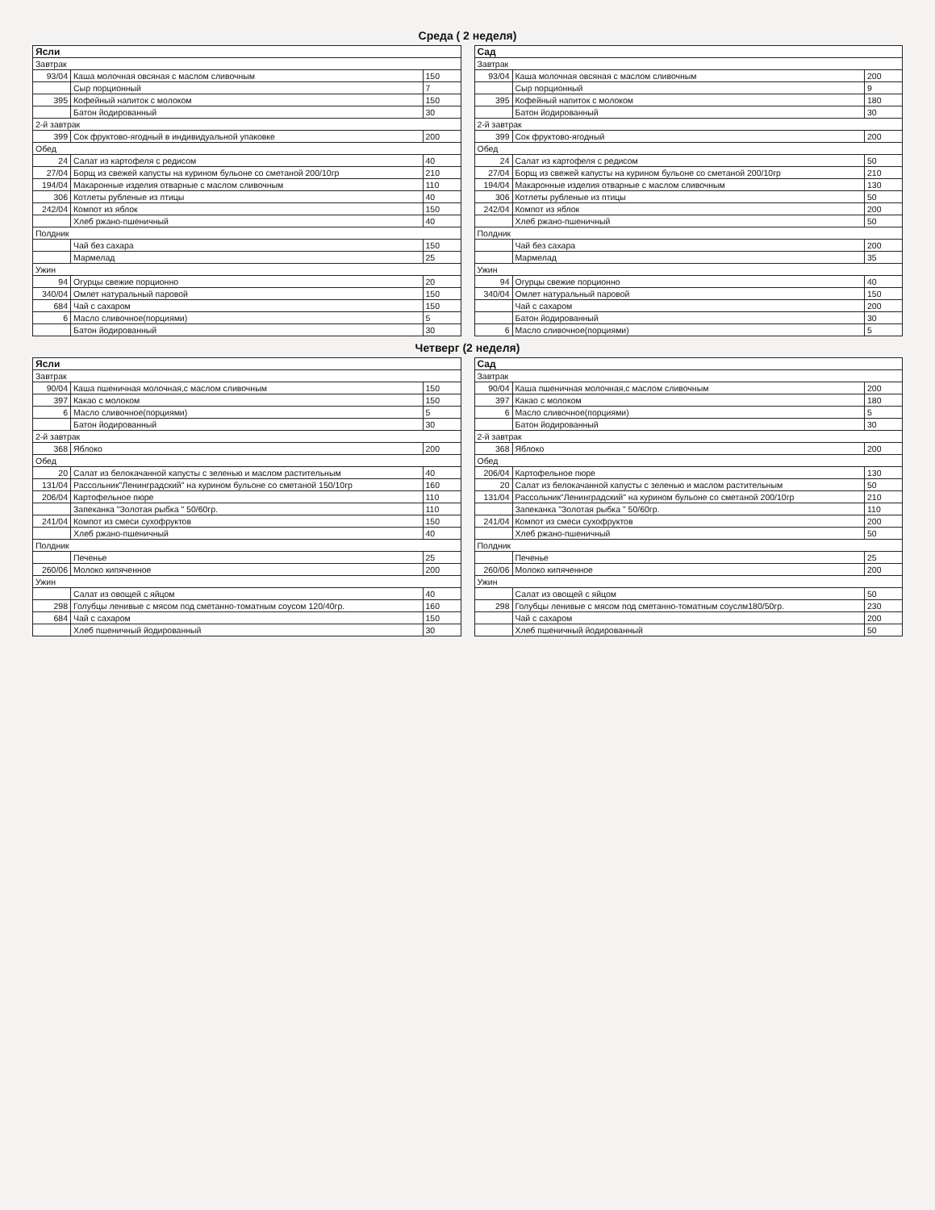Среда ( 2 неделя)
| Ясли | | |
| --- | --- | --- |
| Завтрак | | |
| 93/04 | Каша молочная овсяная с маслом сливочным | 150 |
| | Сыр порционный | 7 |
| 395 | Кофейный напиток с молоком | 150 |
| | Батон йодированный | 30 |
| 2-й завтрак | | |
| 399 | Сок фруктово-ягодный в индивидуальной упаковке | 200 |
| Обед | | |
| 24 | Салат из картофеля с редисом | 40 |
| 27/04 | Борщ из свежей капусты на курином бульоне со сметаной 200/10гр | 210 |
| 194/04 | Макаронные изделия отварные с маслом сливочным | 110 |
| 306 | Котлеты рубленые из птицы | 40 |
| 242/04 | Компот из яблок | 150 |
| | Хлеб ржано-пшеничный | 40 |
| Полдник | | |
| | Чай без сахара | 150 |
| | Мармелад | 25 |
| Ужин | | |
| 94 | Огурцы свежие порционно | 20 |
| 340/04 | Омлет натуральный паровой | 150 |
| 684 | Чай с сахаром | 150 |
| 6 | Масло сливочное(порциями) | 5 |
| | Батон йодированный | 30 |
| Сад | | |
| --- | --- | --- |
| Завтрак | | |
| 93/04 | Каша молочная овсяная с маслом сливочным | 200 |
| | Сыр порционный | 9 |
| 395 | Кофейный напиток с молоком | 180 |
| | Батон йодированный | 30 |
| 2-й завтрак | | |
| 399 | Сок фруктово-ягодный | 200 |
| Обед | | |
| 24 | Салат из картофеля с редисом | 50 |
| 27/04 | Борщ из свежей капусты на курином бульоне со сметаной 200/10гр | 210 |
| 194/04 | Макаронные изделия отварные с маслом сливочным | 130 |
| 306 | Котлеты рубленые из птицы | 50 |
| 242/04 | Компот из яблок | 200 |
| | Хлеб ржано-пшеничный | 50 |
| Полдник | | |
| | Чай без сахара | 200 |
| | Мармелад | 35 |
| Ужин | | |
| 94 | Огурцы свежие порционно | 40 |
| 340/04 | Омлет натуральный паровой | 150 |
| | Чай с сахаром | 200 |
| | Батон йодированный | 30 |
| 6 | Масло сливочное(порциями) | 5 |
Четверг (2 неделя)
| Ясли | | |
| --- | --- | --- |
| Завтрак | | |
| 90/04 | Каша пшеничная молочная,с маслом сливочным | 150 |
| 397 | Какао с молоком | 150 |
| 6 | Масло сливочное(порциями) | 5 |
| | Батон йодированный | 30 |
| 2-й завтрак | | |
| 368 | Яблоко | 200 |
| Обед | | |
| 20 | Салат из белокачанной капусты с зеленью и маслом растительным | 40 |
| 131/04 | Рассольник"Ленинградский" на курином бульоне со сметаной 150/10гр | 160 |
| 206/04 | Картофельное пюре | 110 |
| | Запеканка "Золотая рыбка " 50/60гр. | 110 |
| 241/04 | Компот из смеси сухофруктов | 150 |
| | Хлеб ржано-пшеничный | 40 |
| Полдник | | |
| | Печенье | 25 |
| 260/06 | Молоко кипяченное | 200 |
| Ужин | | |
| | Салат из овощей с яйцом | 40 |
| 298 | Голубцы ленивые с мясом под сметанно-томатным соусом 120/40гр. | 160 |
| 684 | Чай с сахаром | 150 |
| | Хлеб пшеничный йодированный | 30 |
| Сад | | |
| --- | --- | --- |
| Завтрак | | |
| 90/04 | Каша пшеничная молочная,с маслом сливочным | 200 |
| 397 | Какао с молоком | 180 |
| 6 | Масло сливочное(порциями) | 5 |
| | Батон йодированный | 30 |
| 2-й завтрак | | |
| 368 | Яблоко | 200 |
| Обед | | |
| 206/04 | Картофельное пюре | 130 |
| 20 | Салат из белокачанной капусты с зеленью и маслом растительным | 50 |
| 131/04 | Рассольник"Ленинградский" на курином бульоне со сметаной 200/10гр | 210 |
| | Запеканка "Золотая рыбка " 50/60гр. | 110 |
| 241/04 | Компот из смеси сухофруктов | 200 |
| | Хлеб ржано-пшеничный | 50 |
| Полдник | | |
| | Печенье | 25 |
| 260/06 | Молоко кипяченное | 200 |
| Ужин | | |
| | Салат из овощей с яйцом | 50 |
| 298 | Голубцы ленивые с мясом под сметанно-томатным соуслм180/50гр. | 230 |
| | Чай с сахаром | 200 |
| | Хлеб пшеничный йодированный | 50 |